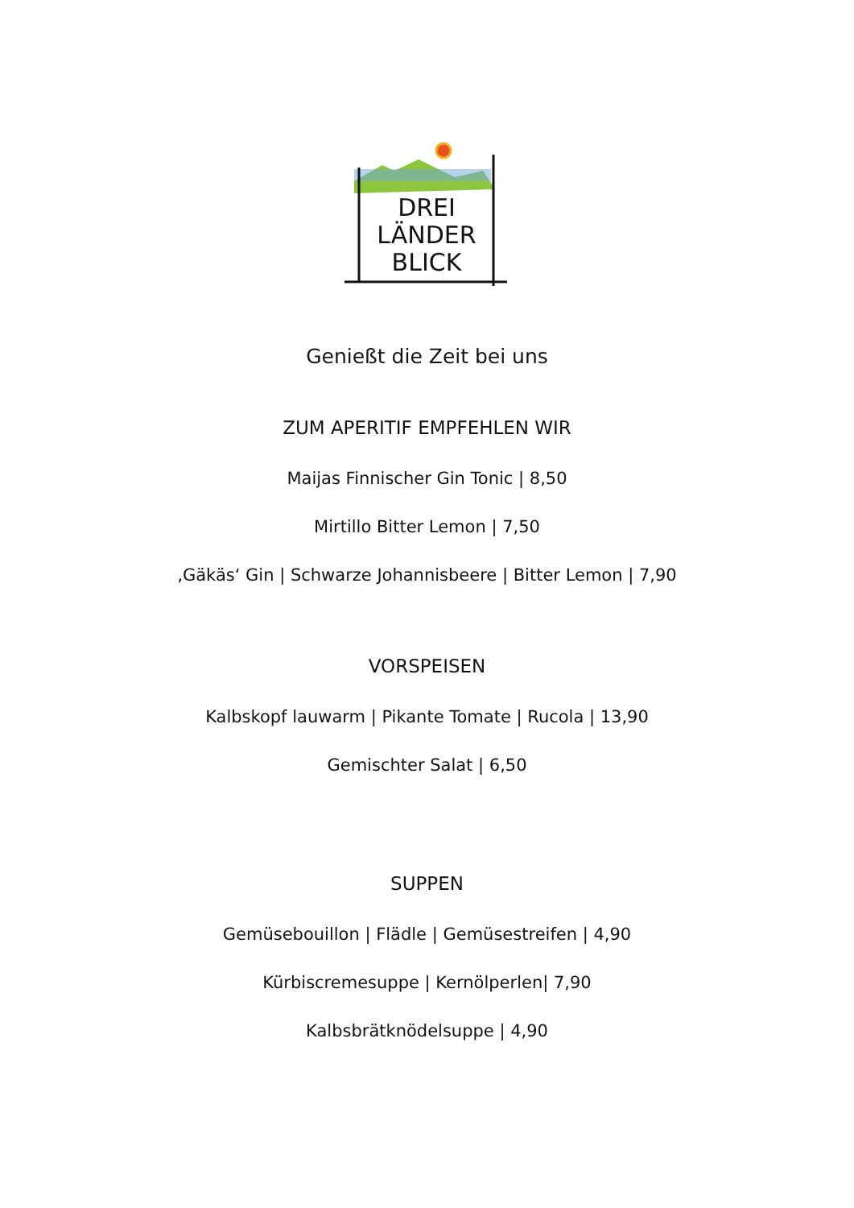DREI
LÄNDER
BLICK
Genießt die Zeit bei uns
ZUM APERITIF EMPFEHLEN WIR
Maijas Finnischer Gin Tonic | 8,50
Mirtillo Bitter Lemon | 7,50
‚Gäkäs‘ Gin | Schwarze Johannisbeere | Bitter Lemon | 7,90
VORSPEISEN
Kalbskopf lauwarm | Pikante Tomate | Rucola | 13,90
Gemischter Salat | 6,50
SUPPEN
Gemüsebouillon | Flädle | Gemüsestreifen | 4,90
Kürbiscremesuppe | Kernölperlen| 7,90
Kalbsbrätknödelsuppe | 4,90